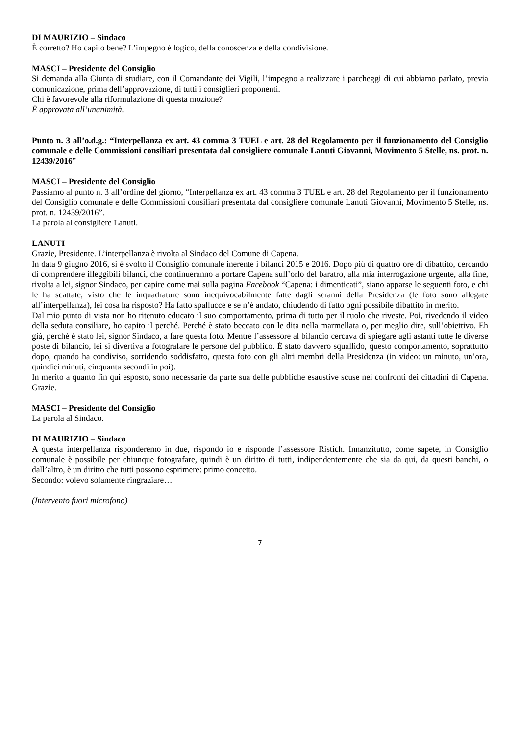DI MAURIZIO – Sindaco
È corretto? Ho capito bene? L’impegno è logico, della conoscenza e della condivisione.
MASCI – Presidente del Consiglio
Si demanda alla Giunta di studiare, con il Comandante dei Vigili, l’impegno a realizzare i parcheggi di cui abbiamo parlato, previa comunicazione, prima dell’approvazione, di tutti i consiglieri proponenti.
Chi è favorevole alla riformulazione di questa mozione?
È approvata all’unanimità.
Punto n. 3 all’o.d.g.: “Interpellanza ex art. 43 comma 3 TUEL e art. 28 del Regolamento per il funzionamento del Consiglio comunale e delle Commissioni consiliari presentata dal consigliere comunale Lanuti Giovanni, Movimento 5 Stelle, ns. prot. n. 12439/2016”
MASCI – Presidente del Consiglio
Passiamo al punto n. 3 all’ordine del giorno, “Interpellanza ex art. 43 comma 3 TUEL e art. 28 del Regolamento per il funzionamento del Consiglio comunale e delle Commissioni consiliari presentata dal consigliere comunale Lanuti Giovanni, Movimento 5 Stelle, ns. prot. n. 12439/2016”.
La parola al consigliere Lanuti.
LANUTI
Grazie, Presidente. L’interpellanza è rivolta al Sindaco del Comune di Capena.
In data 9 giugno 2016, si è svolto il Consiglio comunale inerente i bilanci 2015 e 2016. Dopo più di quattro ore di dibattito, cercando di comprendere illeggibili bilanci, che continueranno a portare Capena sull’orlo del baratro, alla mia interrogazione urgente, alla fine, rivolta a lei, signor Sindaco, per capire come mai sulla pagina Facebook “Capena: i dimenticati”, siano apparse le seguenti foto, e chi le ha scattate, visto che le inquadrature sono inequivocabilmente fatte dagli scranni della Presidenza (le foto sono allegate all’interpellanza), lei cosa ha risposto? Ha fatto spallucce e se n’è andato, chiudendo di fatto ogni possibile dibattito in merito.
Dal mio punto di vista non ho ritenuto educato il suo comportamento, prima di tutto per il ruolo che riveste. Poi, rivedendo il video della seduta consiliare, ho capito il perché. Perché è stato beccato con le dita nella marmellata o, per meglio dire, sull’obiettivo. Eh già, perché è stato lei, signor Sindaco, a fare questa foto. Mentre l’assessore al bilancio cercava di spiegare agli astanti tutte le diverse poste di bilancio, lei si divertiva a fotografare le persone del pubblico. È stato davvero squallido, questo comportamento, soprattutto dopo, quando ha condiviso, sorridendo soddisfatto, questa foto con gli altri membri della Presidenza (in video: un minuto, un’ora, quindici minuti, cinquanta secondi in poi).
In merito a quanto fin qui esposto, sono necessarie da parte sua delle pubbliche esaustive scuse nei confronti dei cittadini di Capena. Grazie.
MASCI – Presidente del Consiglio
La parola al Sindaco.
DI MAURIZIO – Sindaco
A questa interpellanza risponderemo in due, rispondo io e risponde l’assessore Ristich. Innanzitutto, come sapete, in Consiglio comunale è possibile per chiunque fotografare, quindi è un diritto di tutti, indipendentemente che sia da qui, da questi banchi, o dall’altro, è un diritto che tutti possono esprimere: primo concetto.
Secondo: volevo solamente ringraziare…
(Intervento fuori microfono)
7